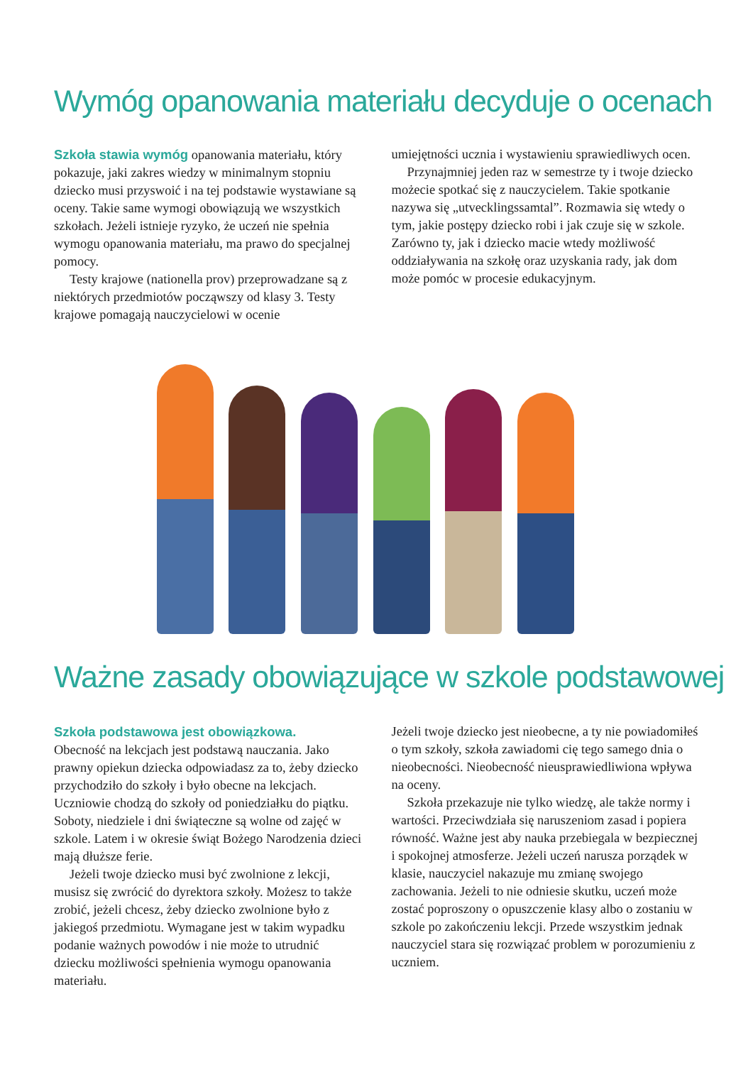Wymóg opanowania materiału decyduje o ocenach
Szkoła stawia wymóg opanowania materiału, który pokazuje, jaki zakres wiedzy w minimalnym stopniu dziecko musi przyswoić i na tej podstawie wystawiane są oceny. Takie same wymogi obowiązują we wszystkich szkołach. Jeżeli istnieje ryzyko, że uczeń nie spełnia wymogu opanowania materiału, ma prawo do specjalnej pomocy.
Testy krajowe (nationella prov) przeprowadzane są z niektórych przedmiotów począwszy od klasy 3. Testy krajowe pomagają nauczycielowi w ocenie
umiejętności ucznia i wystawieniu sprawiedliwych ocen.
Przynajmniej jeden raz w semestrze ty i twoje dziecko możecie spotkać się z nauczycielem. Takie spotkanie nazywa się „utvecklingssamtal”. Rozmawia się wtedy o tym, jakie postępy dziecko robi i jak czuje się w szkole. Zarówno ty, jak i dziecko macie wtedy możliwość oddziaływania na szkołę oraz uzyskania rady, jak dom może pomóc w procesie edukacyjnym.
Ważne zasady obowiązujące w szkole podstawowej
Szkoła podstawowa jest obowiązkowa.
Obecność na lekcjach jest podstawą nauczania. Jako prawny opiekun dziecka odpowiadasz za to, żeby dziecko przychodziło do szkoły i było obecne na lekcjach. Uczniowie chodzą do szkoły od poniedziałku do piątku. Soboty, niedziele i dni świąteczne są wolne od zajęć w szkole. Latem i w okresie świąt Bożego Narodzenia dzieci mają dłuższe ferie.
Jeżeli twoje dziecko musi być zwolnione z lekcji, musisz się zwrócić do dyrektora szkoły. Możesz to także zrobić, jeżeli chcesz, żeby dziecko zwolnione było z jakiegoś przedmiotu. Wymagane jest w takim wypadku podanie ważnych powodów i nie może to utrudnić dziecku możliwości spełnienia wymogu opanowania materiału.
Jeżeli twoje dziecko jest nieobecne, a ty nie powiadomiłeś o tym szkoły, szkoła zawiadomi cię tego samego dnia o nieobecności. Nieobecność nieusprawiedliwiona wpływa na oceny.
Szkoła przekazuje nie tylko wiedzę, ale także normy i wartości. Przeciwdziała się naruszeniom zasad i popiera równość. Ważne jest aby nauka przebiegala w bezpiecznej i spokojnej atmosferze. Jeżeli uczeń narusza porządek w klasie, nauczyciel nakazuje mu zmianę swojego zachowania. Jeżeli to nie odniesie skutku, uczeń może zostać poproszony o opuszczenie klasy albo o zostaniu w szkole po zakończeniu lekcji. Przede wszystkim jednak nauczyciel stara się rozwiązać problem w porozumieniu z uczniem.